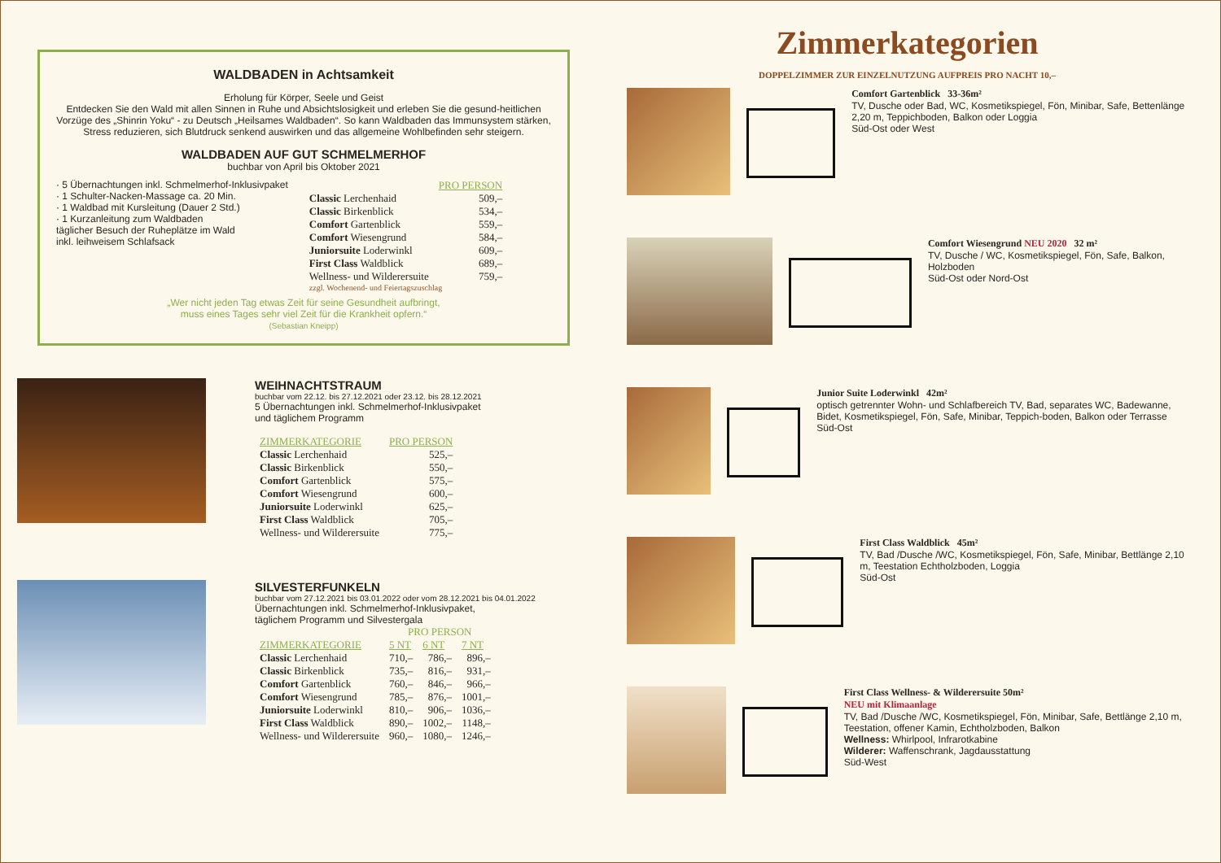WALDBADEN in Achtsamkeit
Erholung für Körper, Seele und Geist
Entdecken Sie den Wald mit allen Sinnen in Ruhe und Absichtslosigkeit und erleben Sie die gesund-heitlichen Vorzüge des „Shinrin Yoku“ - zu Deutsch „Heilsames Waldbaden“. So kann Waldbaden das Immunsystem stärken, Stress reduzieren, sich Blutdruck senkend auswirken und das allgemeine Wohlbefinden sehr steigern.
WALDBADEN AUF GUT SCHMELMERHOF
buchbar von April bis Oktober 2021
· 5 Übernachtungen inkl. Schmelmerhof-Inklusivpaket
· 1 Schulter-Nacken-Massage ca. 20 Min.
· 1 Waldbad mit Kursleitung (Dauer 2 Std.)
· 1 Kurzanleitung zum Waldbaden
täglicher Besuch der Ruheplätze im Wald
inkl. leihweisem Schlafsack
| | PRO PERSON |
| --- | --- |
| Classic Lerchenhaid | 509,– |
| Classic Birkenblick | 534,– |
| Comfort Gartenblick | 559,– |
| Comfort Wiesengrund | 584,– |
| Juniorsuite Loderwinkl | 609,– |
| First Class Waldblick | 689,– |
| Wellness- und Wilderersuite | 759,– |
| zzgl. Wochenend- und Feiertagszuschlag | |
„Wer nicht jeden Tag etwas Zeit für seine Gesundheit aufbringt,
muss eines Tages sehr viel Zeit für die Krankheit opfern.“
(Sebastian Kneipp)
WEIHNACHTSTRAUM
buchbar vom 22.12. bis 27.12.2021 oder 23.12. bis 28.12.2021
5 Übernachtungen inkl. Schmelmerhof-Inklusivpaket
und täglichem Programm
| ZIMMERKATEGORIE | PRO PERSON |
| --- | --- |
| Classic Lerchenhaid | 525,– |
| Classic Birkenblick | 550,– |
| Comfort Gartenblick | 575,– |
| Comfort Wiesengrund | 600,– |
| Juniorsuite Loderwinkl | 625,– |
| First Class Waldblick | 705,– |
| Wellness- und Wilderersuite | 775,– |
SILVESTERFUNKELN
buchbar vom 27.12.2021 bis 03.01.2022 oder vom 28.12.2021 bis 04.01.2022
Übernachtungen inkl. Schmelmerhof-Inklusivpaket,
täglichem Programm und Silvestergala
| | PRO PERSON | | |
| --- | --- | --- | --- |
| ZIMMERKATEGORIE | 5 NT | 6 NT | 7 NT |
| Classic Lerchenhaid | 710,– | 786,– | 896,– |
| Classic Birkenblick | 735,– | 816,– | 931,– |
| Comfort Gartenblick | 760,– | 846,– | 966,– |
| Comfort Wiesengrund | 785,– | 876,– | 1001,– |
| Juniorsuite Loderwinkl | 810,– | 906,– | 1036,– |
| First Class Waldblick | 890,– | 1002,– | 1148,– |
| Wellness- und Wilderersuite | 960,– | 1080,– | 1246,– |
Zimmerkategorien
DOPPELZIMMER ZUR EINZELNUTZUNG AUFPREIS PRO NACHT 10,–
Comfort Gartenblick 33-36m²
TV, Dusche oder Bad, WC, Kosmetikspiegel, Fön, Minibar, Safe, Bettenlänge 2,20 m, Teppichboden, Balkon oder Loggia
Süd-Ost oder West
Comfort Wiesengrund NEU 2020 32 m²
TV, Dusche / WC, Kosmetikspiegel, Fön, Safe, Balkon, Holzboden
Süd-Ost oder Nord-Ost
Junior Suite Loderwinkl 42m²
optisch getrennter Wohn- und Schlafbereich TV, Bad, separates WC, Badewanne, Bidet, Kosmetikspiegel, Fön, Safe, Minibar, Teppich-boden, Balkon oder Terrasse
Süd-Ost
First Class Waldblick 45m²
TV, Bad /Dusche /WC, Kosmetikspiegel, Fön, Safe, Minibar, Bettlänge 2,10 m, Teestation Echtholzboden, Loggia
Süd-Ost
First Class Wellness- & Wilderersuite 50m²
NEU mit Klimaanlage
TV, Bad /Dusche /WC, Kosmetikspiegel, Fön, Minibar, Safe, Bettlänge 2,10 m, Teestation, offener Kamin, Echtholzboden, Balkon
Wellness: Whirlpool, Infrarotkabine
Wilderer: Waffenschrank, Jagdausstattung
Süd-West